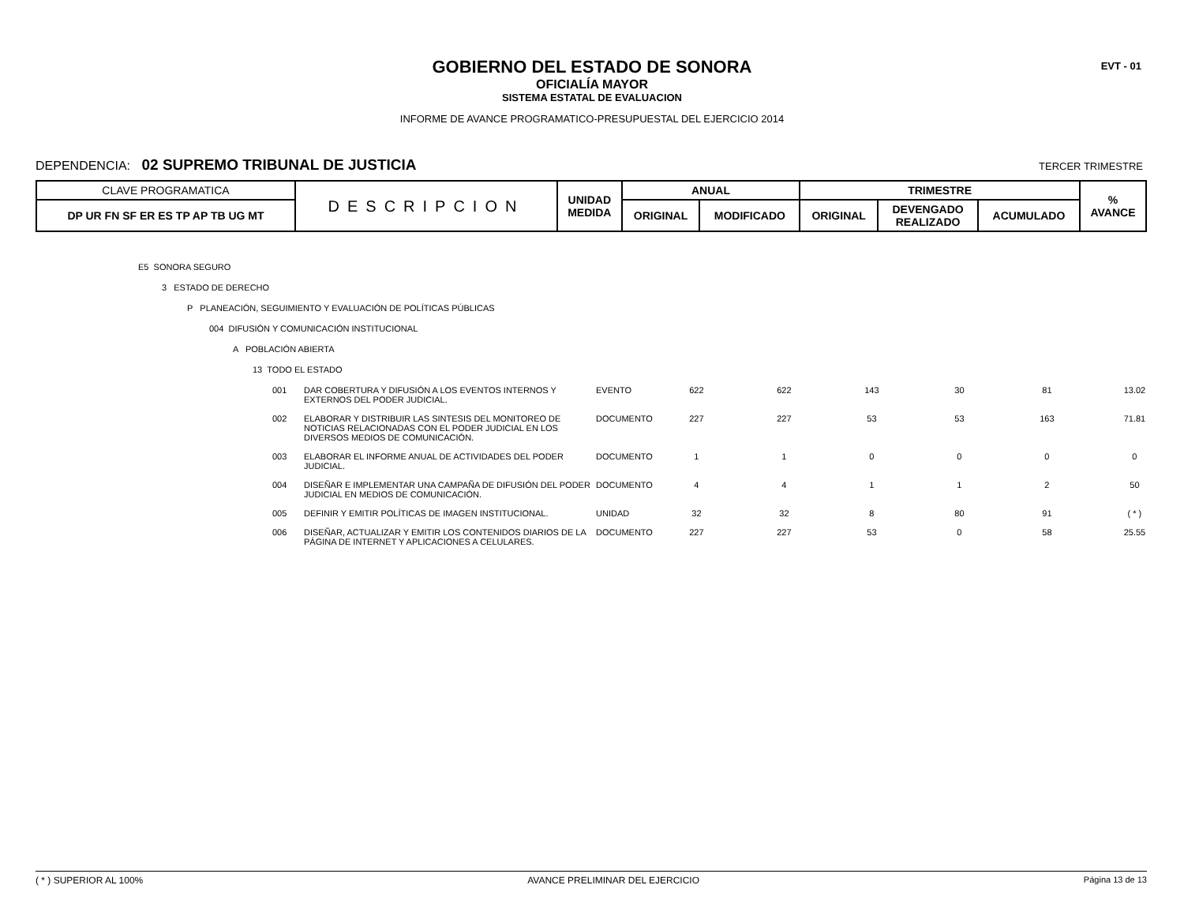EVT - 01
GOBIERNO DEL ESTADO DE SONORA
OFICIALÍA MAYOR
SISTEMA ESTATAL DE EVALUACION
INFORME DE AVANCE PROGRAMATICO-PRESUPUESTAL DEL EJERCICIO 2014
DEPENDENCIA: 02 SUPREMO TRIBUNAL DE JUSTICIA TERCER TRIMESTRE
| CLAVE PROGRAMATICA | DESCRIPCION | UNIDAD MEDIDA | ANUAL | | TRIMESTRE | | | % AVANCE |
| DP UR FN SF ER ES TP AP TB UG MT | | | ORIGINAL | MODIFICADO | ORIGINAL | DEVENGADO REALIZADO | ACUMULADO | |
E5 SONORA SEGURO
3 ESTADO DE DERECHO
P PLANEACIÓN, SEGUIMIENTO Y EVALUACIÓN DE POLÍTICAS PÚBLICAS
004 DIFUSIÓN Y COMUNICACIÓN INSTITUCIONAL
A POBLACIÓN ABIERTA
13 TODO EL ESTADO
| 001 | DAR COBERTURA Y DIFUSIÓN A LOS EVENTOS INTERNOS Y EXTERNOS DEL PODER JUDICIAL. | EVENTO | 622 | 622 | 143 | 30 | 81 | 13.02 |
| 002 | ELABORAR Y DISTRIBUIR LAS SINTESIS DEL MONITOREO DE NOTICIAS RELACIONADAS CON EL PODER JUDICIAL EN LOS DIVERSOS MEDIOS DE COMUNICACIÓN. | DOCUMENTO | 227 | 227 | 53 | 53 | 163 | 71.81 |
| 003 | ELABORAR EL INFORME ANUAL DE ACTIVIDADES DEL PODER JUDICIAL. | DOCUMENTO | 1 | 1 | 0 | 0 | 0 | 0 |
| 004 | DISEÑAR E IMPLEMENTAR UNA CAMPAÑA DE DIFUSIÓN DEL PODER JUDICIAL EN MEDIOS DE COMUNICACIÓN. | DOCUMENTO | 4 | 4 | 1 | 1 | 2 | 50 |
| 005 | DEFINIR Y EMITIR POLÍTICAS DE IMAGEN INSTITUCIONAL. | UNIDAD | 32 | 32 | 8 | 80 | 91 | ( * ) |
| 006 | DISEÑAR, ACTUALIZAR Y EMITIR LOS CONTENIDOS DIARIOS DE LA PÁGINA DE INTERNET Y APLICACIONES A CELULARES. | DOCUMENTO | 227 | 227 | 53 | 0 | 58 | 25.55 |
( * ) SUPERIOR AL 100% AVANCE PRELIMINAR DEL EJERCICIO Página 13 de 13